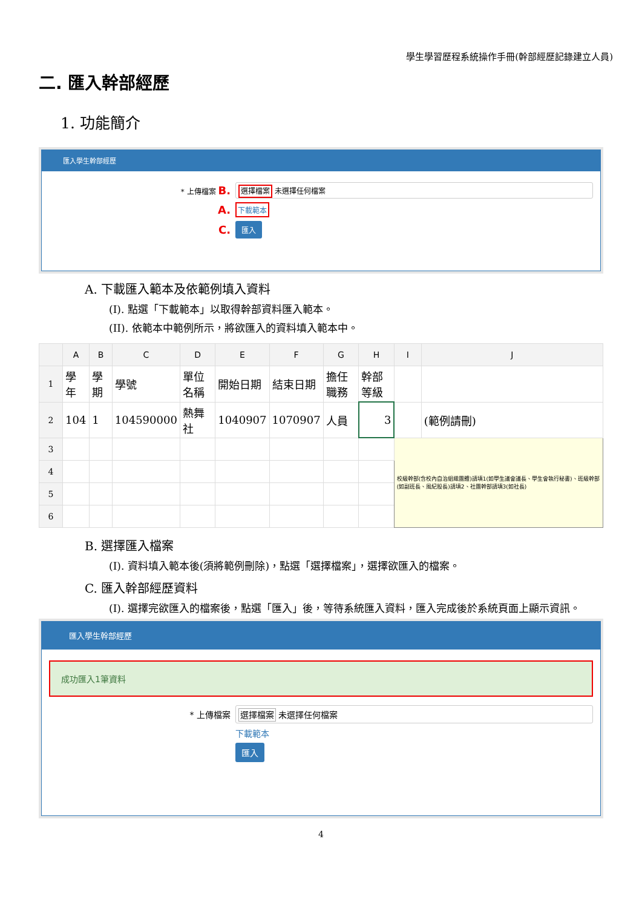學生學習歷程系統操作手冊(幹部經歷記錄建立人員)
二. 匯入幹部經歷
1. 功能簡介
匯入學生幹部經歷
* 上傳檔案 B.
選擇檔案 未選擇任何檔案
A. 下載範本
C. 匯入
A. 下載匯入範本及依範例填入資料
(I). 點選「下載範本」以取得幹部資料匯入範本。
(II). 依範本中範例所示，將欲匯入的資料填入範本中。
| | A | B | C | D | E | F | G | H | I | J |
| --- | --- | --- | --- | --- | --- | --- | --- | --- | --- | --- |
| 1 | 學年 | 學期 | 學號 | 單位名稱 | 開始日期 | 結束日期 | 擔任職務 | 幹部等級 | | |
| 2 | 104 | 1 | 104590000 | 熱舞社 | 1040907 | 1070907 | 人員 | 3 | | (範例請刪) |
| 3 | | | | | | | | | 校級幹部(含校內自治組織團體)請填1(如學生議會議長、學生會執行秘書)、班級幹部(如副班長、風紀股長)請填2、社團幹部請填3(如社長) | |
| 4 | | | | | | | | | | |
| 5 | | | | | | | | | | |
| 6 | | | | | | | | | | |
B. 選擇匯入檔案
(I). 資料填入範本後(須將範例刪除)，點選「選擇檔案」，選擇欲匯入的檔案。
C. 匯入幹部經歷資料
(I). 選擇完欲匯入的檔案後，點選「匯入」後，等待系統匯入資料，匯入完成後於系統頁面上顯示資訊。
匯入學生幹部經歷
成功匯入1筆資料
* 上傳檔案
選擇檔案 未選擇任何檔案
下載範本
匯入
4